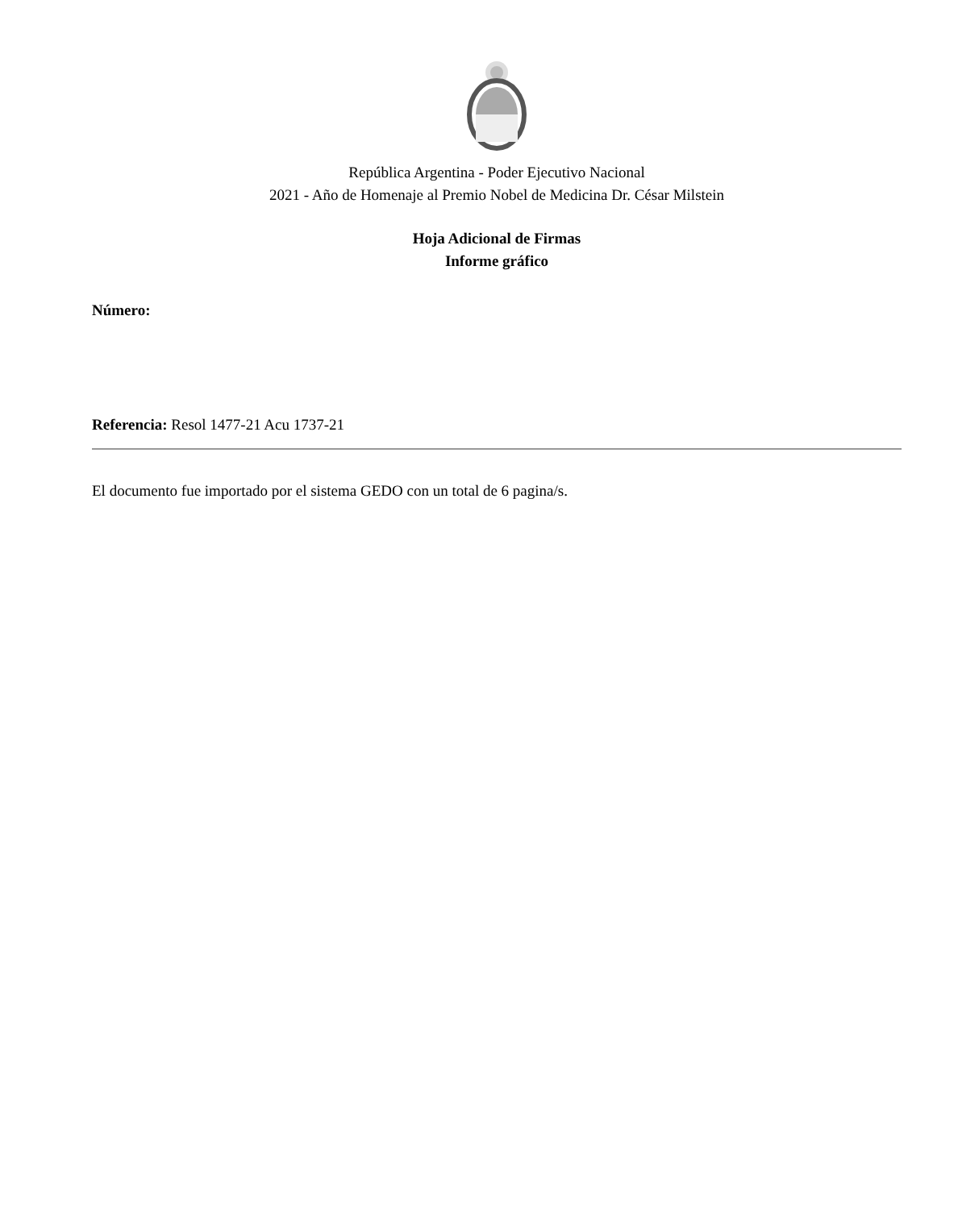República Argentina - Poder Ejecutivo Nacional
2021 - Año de Homenaje al Premio Nobel de Medicina Dr. César Milstein
Hoja Adicional de Firmas
Informe gráfico
Número:
Referencia: Resol 1477-21 Acu 1737-21
El documento fue importado por el sistema GEDO con un total de 6 pagina/s.